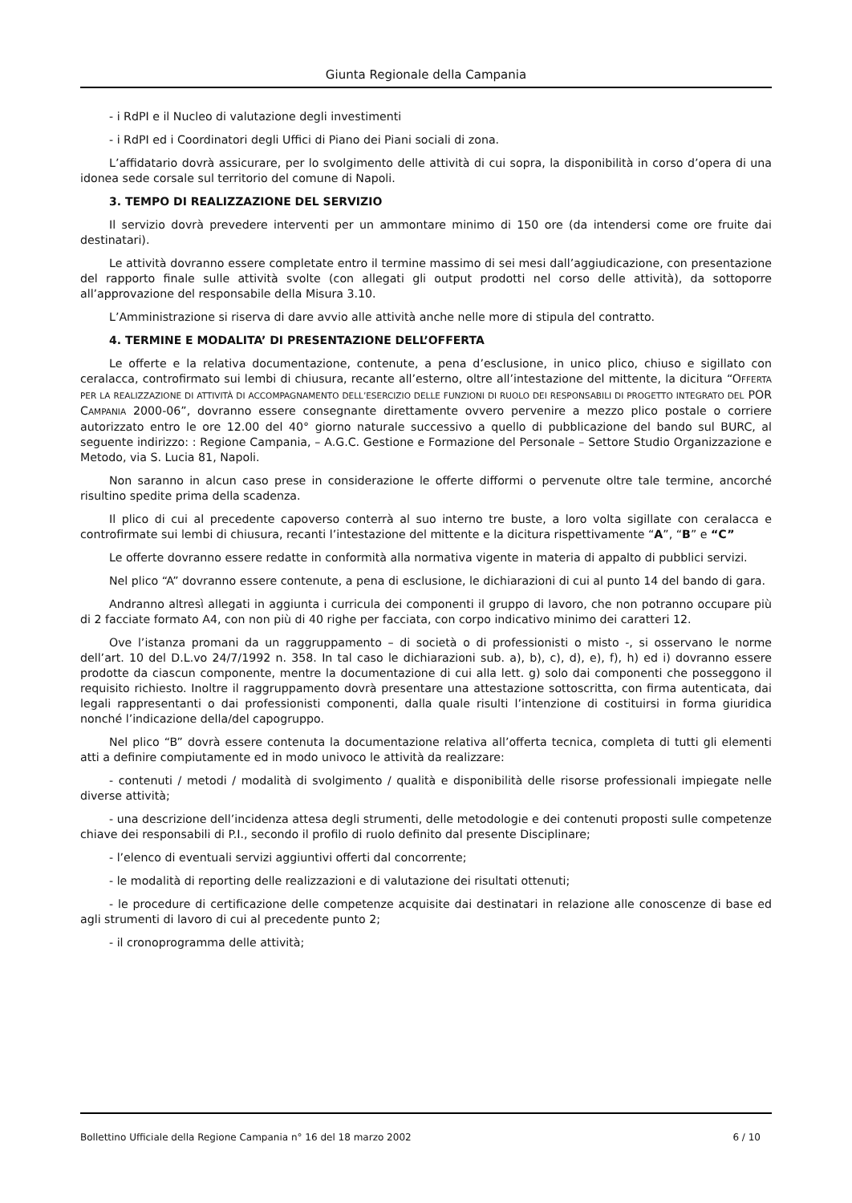Giunta Regionale della Campania
- i RdPI e il Nucleo di valutazione degli investimenti
- i RdPI ed i Coordinatori degli Uffici di Piano dei Piani sociali di zona.
L’affidatario dovrà assicurare, per lo svolgimento delle attività di cui sopra, la disponibilità in corso d’opera di una idonea sede corsale sul territorio del comune di Napoli.
3. TEMPO DI REALIZZAZIONE DEL SERVIZIO
Il servizio dovrà prevedere interventi per un ammontare minimo di 150 ore (da intendersi come ore fruite dai destinatari).
Le attività dovranno essere completate entro il termine massimo di sei mesi dall’aggiudicazione, con presentazione del rapporto finale sulle attività svolte (con allegati gli output prodotti nel corso delle attività), da sottoporre all’approvazione del responsabile della Misura 3.10.
L’Amministrazione si riserva di dare avvio alle attività anche nelle more di stipula del contratto.
4. TERMINE E MODALITA’ DI PRESENTAZIONE DELL’OFFERTA
Le offerte e la relativa documentazione, contenute, a pena d’esclusione, in unico plico, chiuso e sigillato con ceralacca, controfirmato sui lembi di chiusura, recante all’esterno, oltre all’intestazione del mittente, la dicitura “OFFERTA PER LA REALIZZAZIONE DI ATTIVITÀ DI ACCOMPAGNAMENTO DELL’ESERCIZIO DELLE FUNZIONI DI RUOLO DEI RESPONSABILI DI PROGETTO INTEGRATO DEL POR CAMPANIA 2000-06”, dovranno essere consegnante direttamente ovvero pervenire a mezzo plico postale o corriere autorizzato entro le ore 12.00 del 40° giorno naturale successivo a quello di pubblicazione del bando sul BURC, al seguente indirizzo: : Regione Campania, – A.G.C. Gestione e Formazione del Personale – Settore Studio Organizzazione e Metodo, via S. Lucia 81, Napoli.
Non saranno in alcun caso prese in considerazione le offerte difformi o pervenute oltre tale termine, ancorché risultino spedite prima della scadenza.
Il plico di cui al precedente capoverso conterrà al suo interno tre buste, a loro volta sigillate con ceralacca e controfirmate sui lembi di chiusura, recanti l’intestazione del mittente e la dicitura rispettivamente “A”, “B” e “C”
Le offerte dovranno essere redatte in conformità alla normativa vigente in materia di appalto di pubblici servizi.
Nel plico “A” dovranno essere contenute, a pena di esclusione, le dichiarazioni di cui al punto 14 del bando di gara.
Andranno altresì allegati in aggiunta i curricula dei componenti il gruppo di lavoro, che non potranno occupare più di 2 facciate formato A4, con non più di 40 righe per facciata, con corpo indicativo minimo dei caratteri 12.
Ove l’istanza promani da un raggruppamento – di società o di professionisti o misto -, si osservano le norme dell’art. 10 del D.L.vo 24/7/1992 n. 358. In tal caso le dichiarazioni sub. a), b), c), d), e), f), h) ed i) dovranno essere prodotte da ciascun componente, mentre la documentazione di cui alla lett. g) solo dai componenti che posseggono il requisito richiesto. Inoltre il raggruppamento dovrà presentare una attestazione sottoscritta, con firma autenticata, dai legali rappresentanti o dai professionisti componenti, dalla quale risulti l’intenzione di costituirsi in forma giuridica nonché l’indicazione della/del capogruppo.
Nel plico “B” dovrà essere contenuta la documentazione relativa all’offerta tecnica, completa di tutti gli elementi atti a definire compiutamente ed in modo univoco le attività da realizzare:
- contenuti / metodi / modalità di svolgimento / qualità e disponibilità delle risorse professionali impiegate nelle diverse attività;
- una descrizione dell’incidenza attesa degli strumenti, delle metodologie e dei contenuti proposti sulle competenze chiave dei responsabili di P.I., secondo il profilo di ruolo definito dal presente Disciplinare;
- l’elenco di eventuali servizi aggiuntivi offerti dal concorrente;
- le modalità di reporting delle realizzazioni e di valutazione dei risultati ottenuti;
- le procedure di certificazione delle competenze acquisite dai destinatari in relazione alle conoscenze di base ed agli strumenti di lavoro di cui al precedente punto 2;
- il cronoprogramma delle attività;
Bollettino Ufficiale della Regione Campania n° 16 del 18 marzo 2002 6 / 10